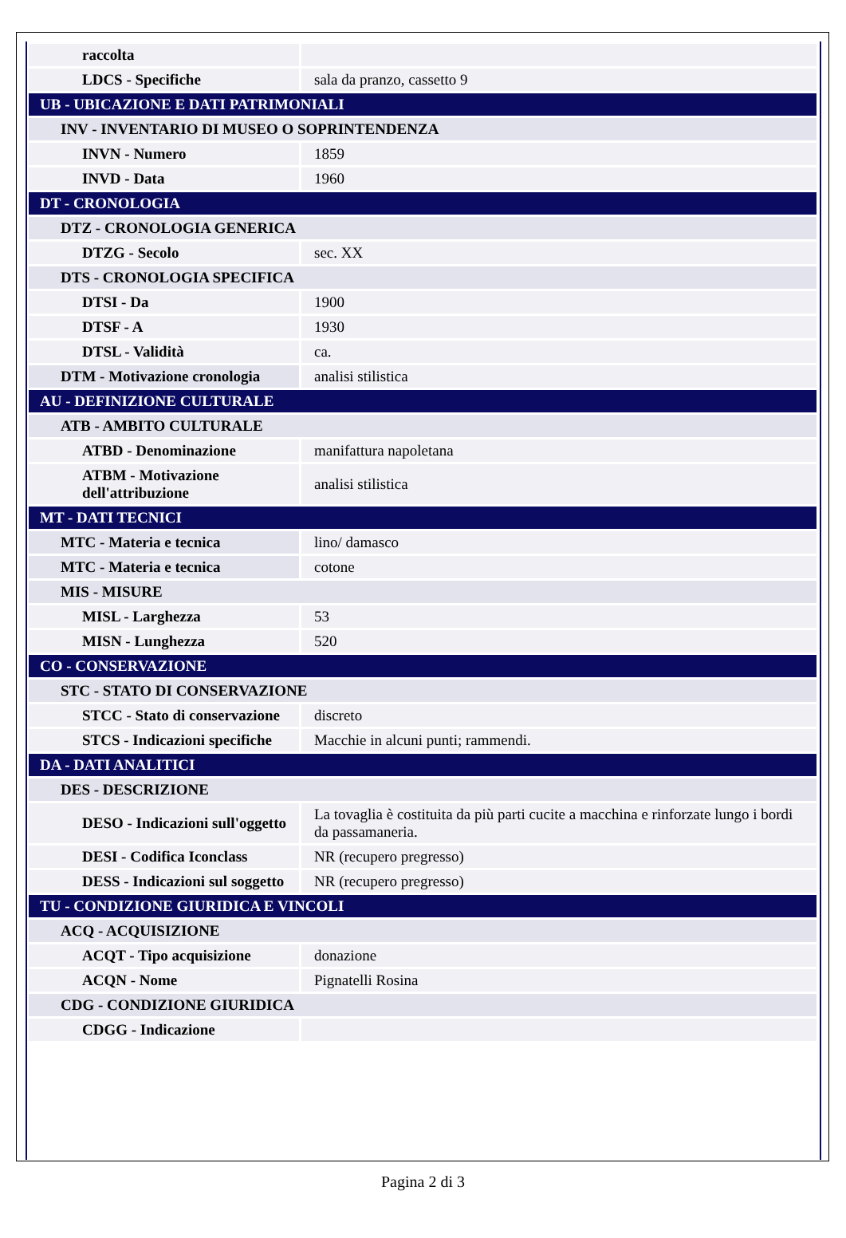| raccolta | |
| LDCS - Specifiche | sala da pranzo, cassetto 9 |
| UB - UBICAZIONE E DATI PATRIMONIALI | |
| INV - INVENTARIO DI MUSEO O SOPRINTENDENZA | |
| INVN - Numero | 1859 |
| INVD - Data | 1960 |
| DT - CRONOLOGIA | |
| DTZ - CRONOLOGIA GENERICA | |
| DTZG - Secolo | sec. XX |
| DTS - CRONOLOGIA SPECIFICA | |
| DTSI - Da | 1900 |
| DTSF - A | 1930 |
| DTSL - Validità | ca. |
| DTM - Motivazione cronologia | analisi stilistica |
| AU - DEFINIZIONE CULTURALE | |
| ATB - AMBITO CULTURALE | |
| ATBD - Denominazione | manifattura napoletana |
| ATBM - Motivazione dell'attribuzione | analisi stilistica |
| MT - DATI TECNICI | |
| MTC - Materia e tecnica | lino/ damasco |
| MTC - Materia e tecnica | cotone |
| MIS - MISURE | |
| MISL - Larghezza | 53 |
| MISN - Lunghezza | 520 |
| CO - CONSERVAZIONE | |
| STC - STATO DI CONSERVAZIONE | |
| STCC - Stato di conservazione | discreto |
| STCS - Indicazioni specifiche | Macchie in alcuni punti; rammendi. |
| DA - DATI ANALITICI | |
| DES - DESCRIZIONE | |
| DESO - Indicazioni sull'oggetto | La tovaglia è costituita da più parti cucite a macchina e rinforzate lungo i bordi da passamaneria. |
| DESI - Codifica Iconclass | NR (recupero pregresso) |
| DESS - Indicazioni sul soggetto | NR (recupero pregresso) |
| TU - CONDIZIONE GIURIDICA E VINCOLI | |
| ACQ - ACQUISIZIONE | |
| ACQT - Tipo acquisizione | donazione |
| ACQN - Nome | Pignatelli Rosina |
| CDG - CONDIZIONE GIURIDICA | |
| CDGG - Indicazione | |
Pagina 2 di 3